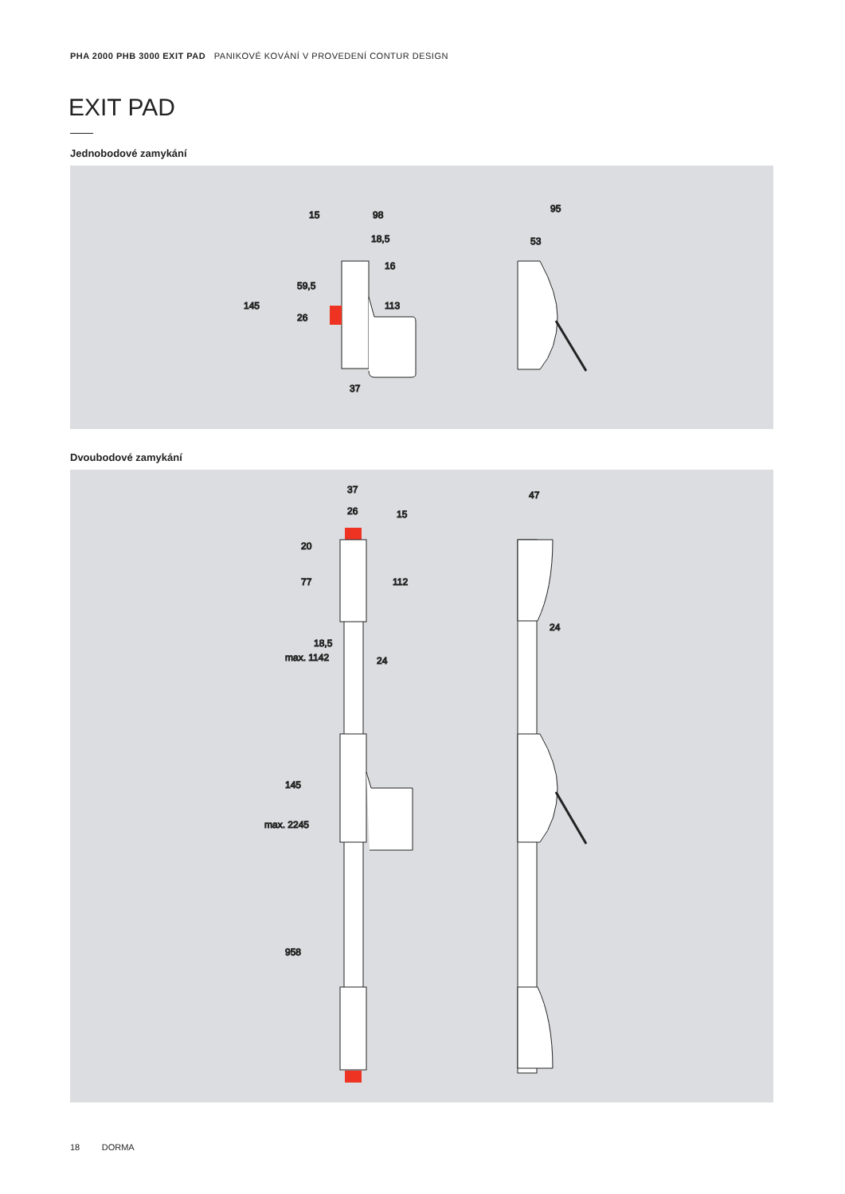PHA 2000 PHB 3000 EXIT PAD PANIKOVÉ KOVÁNÍ V PROVEDENÍ CONTUR DESIGN
EXIT PAD
Jednobodové zamykání
15
98
18,5
145
59,5
26
16
113
37
95
53
Dvoubodové zamykání
37
26
15
20
77
112
18,5
24
max. 1142
145
max. 2245
958
47
24
18 DORMA